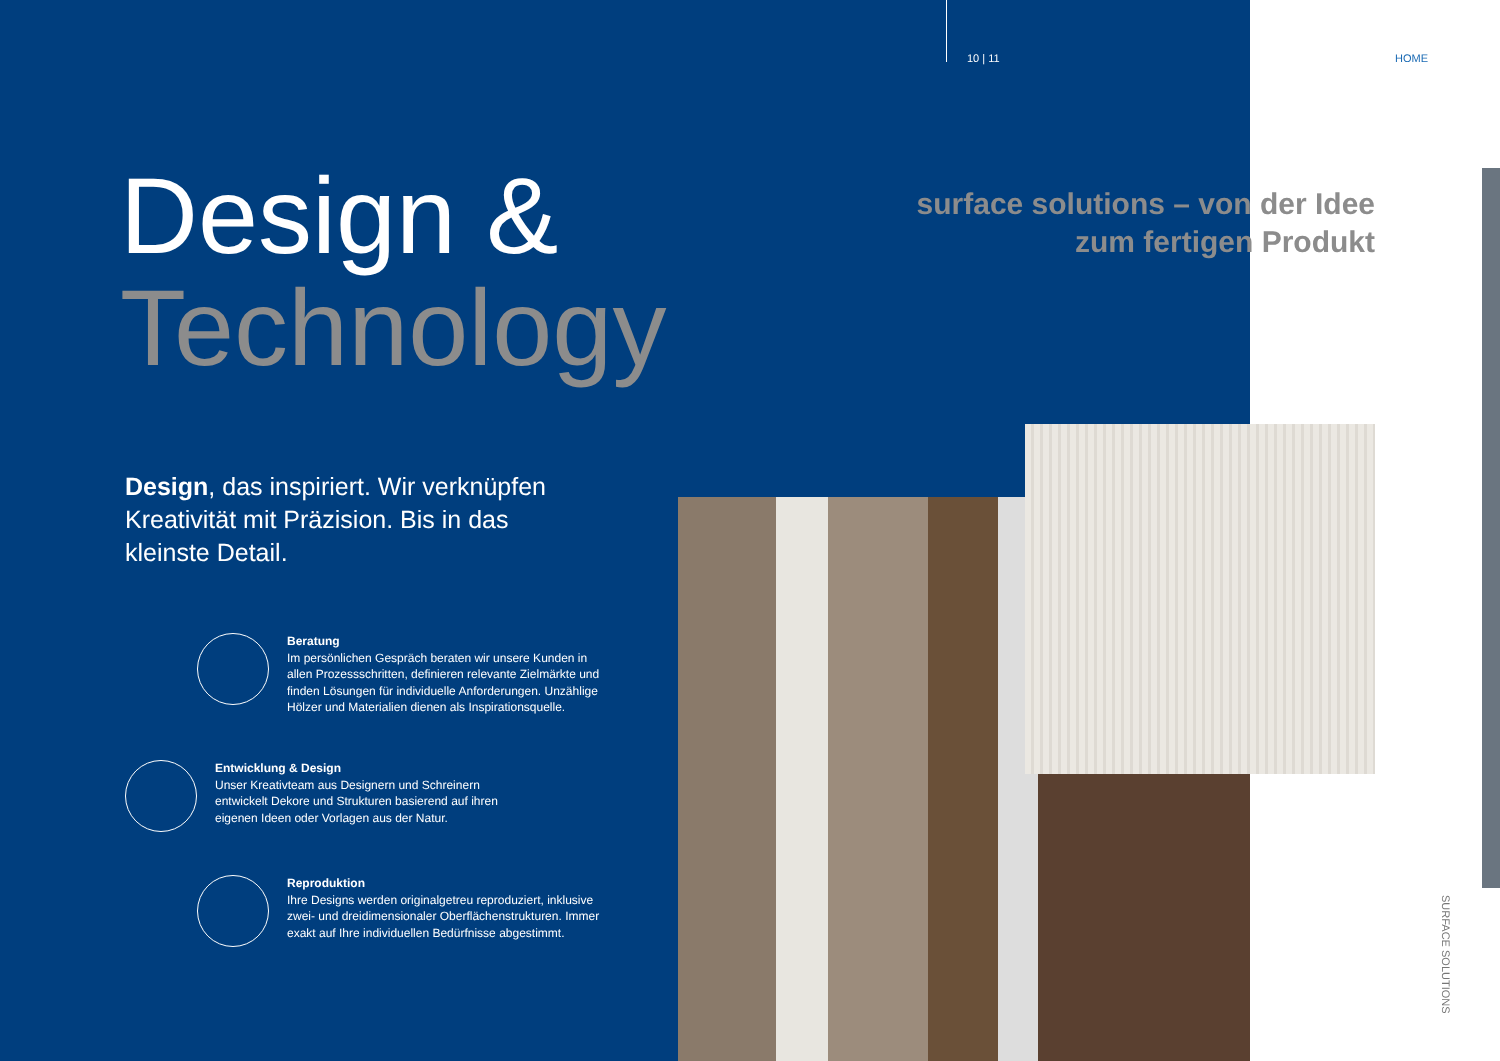10 | 11 HOME
Design &
Technology
surface solutions – von der Idee
zum fertigen Produkt
Design, das inspiriert. Wir verknüpfen Kreativität mit Präzision. Bis in das kleinste Detail.
Beratung
Im persönlichen Gespräch beraten wir unsere Kunden in allen Prozessschritten, definieren relevante Zielmärkte und finden Lösungen für individuelle Anforderungen. Unzählige Hölzer und Materialien dienen als Inspirationsquelle.
Entwicklung & Design
Unser Kreativteam aus Designern und Schreinern entwickelt Dekore und Strukturen basierend auf ihren eigenen Ideen oder Vorlagen aus der Natur.
Reproduktion
Ihre Designs werden originalgetreu reproduziert, inklusive zwei- und dreidimensionaler Oberflächenstrukturen. Immer exakt auf Ihre individuellen Bedürfnisse abgestimmt.
SURFACE SOLUTIONS